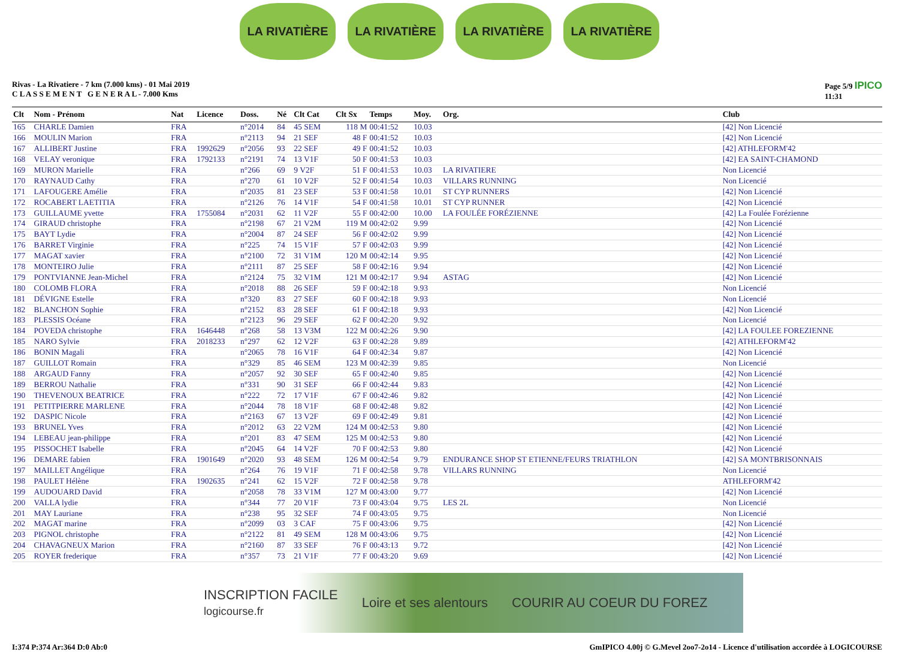LA RIVATIÈRE LA RIVATIÈRE LA RIVATIÈRE LA RIVATIÈRE
Rivas - La Rivatiere - 7 km (7.000 kms) - 01 Mai 2019
C L A S S E M E N T G E N E R A L - 7.000 Kms
Page 5/9 IPICO
11:31
| Clt | Nom - Prénom | Nat | Licence | Doss. | Né | Clt Cat | Clt Sx | Temps | Moy. | Org. | Club |
| --- | --- | --- | --- | --- | --- | --- | --- | --- | --- | --- | --- |
| 165 | CHARLE Damien | FRA | | n°2014 | 84 | 45 SEM | 118 M | 00:41:52 | 10.03 | | [42] Non Licencié |
| 166 | MOULIN Marion | FRA | | n°2113 | 94 | 21 SEF | 48 F | 00:41:52 | 10.03 | | [42] Non Licencié |
| 167 | ALLIBERT Justine | FRA | 1992629 | n°2056 | 93 | 22 SEF | 49 F | 00:41:52 | 10.03 | | [42] ATHLEFORM'42 |
| 168 | VELAY veronique | FRA | 1792133 | n°2191 | 74 | 13 V1F | 50 F | 00:41:53 | 10.03 | | [42] EA SAINT-CHAMOND |
| 169 | MURON Marielle | FRA | | n°266 | 69 | 9 V2F | 51 F | 00:41:53 | 10.03 | LA RIVATIERE | Non Licencié |
| 170 | RAYNAUD Cathy | FRA | | n°270 | 61 | 10 V2F | 52 F | 00:41:54 | 10.03 | VILLARS RUNNING | Non Licencié |
| 171 | LAFOUGERE Amélie | FRA | | n°2035 | 81 | 23 SEF | 53 F | 00:41:58 | 10.01 | ST CYP RUNNERS | [42] Non Licencié |
| 172 | ROCABERT LAETITIA | FRA | | n°2126 | 76 | 14 V1F | 54 F | 00:41:58 | 10.01 | ST CYP RUNNER | [42] Non Licencié |
| 173 | GUILLAUME yvette | FRA | 1755084 | n°2031 | 62 | 11 V2F | 55 F | 00:42:00 | 10.00 | LA FOULÉE FORÉZIENNE | [42] La Foulée Forézienne |
| 174 | GIRAUD christophe | FRA | | n°2198 | 67 | 21 V2M | 119 M | 00:42:02 | 9.99 | | [42] Non Licencié |
| 175 | BAYT Lydie | FRA | | n°2004 | 87 | 24 SEF | 56 F | 00:42:02 | 9.99 | | [42] Non Licencié |
| 176 | BARRET Virginie | FRA | | n°225 | 74 | 15 V1F | 57 F | 00:42:03 | 9.99 | | [42] Non Licencié |
| 177 | MAGAT xavier | FRA | | n°2100 | 72 | 31 V1M | 120 M | 00:42:14 | 9.95 | | [42] Non Licencié |
| 178 | MONTEIRO Julie | FRA | | n°2111 | 87 | 25 SEF | 58 F | 00:42:16 | 9.94 | | [42] Non Licencié |
| 179 | PONTVIANNE Jean-Michel | FRA | | n°2124 | 75 | 32 V1M | 121 M | 00:42:17 | 9.94 | ASTAG | [42] Non Licencié |
| 180 | COLOMB FLORA | FRA | | n°2018 | 88 | 26 SEF | 59 F | 00:42:18 | 9.93 | | Non Licencié |
| 181 | DÉVIGNE Estelle | FRA | | n°320 | 83 | 27 SEF | 60 F | 00:42:18 | 9.93 | | Non Licencié |
| 182 | BLANCHON Sophie | FRA | | n°2152 | 83 | 28 SEF | 61 F | 00:42:18 | 9.93 | | [42] Non Licencié |
| 183 | PLESSIS Océane | FRA | | n°2123 | 96 | 29 SEF | 62 F | 00:42:20 | 9.92 | | Non Licencié |
| 184 | POVEDA christophe | FRA | 1646448 | n°268 | 58 | 13 V3M | 122 M | 00:42:26 | 9.90 | | [42] LA FOULEE FOREZIENNE |
| 185 | NARO Sylvie | FRA | 2018233 | n°297 | 62 | 12 V2F | 63 F | 00:42:28 | 9.89 | | [42] ATHLEFORM'42 |
| 186 | BONIN Magali | FRA | | n°2065 | 78 | 16 V1F | 64 F | 00:42:34 | 9.87 | | [42] Non Licencié |
| 187 | GUILLOT Romain | FRA | | n°329 | 85 | 46 SEM | 123 M | 00:42:39 | 9.85 | | Non Licencié |
| 188 | ARGAUD Fanny | FRA | | n°2057 | 92 | 30 SEF | 65 F | 00:42:40 | 9.85 | | [42] Non Licencié |
| 189 | BERROU Nathalie | FRA | | n°331 | 90 | 31 SEF | 66 F | 00:42:44 | 9.83 | | [42] Non Licencié |
| 190 | THEVENOUX BEATRICE | FRA | | n°222 | 72 | 17 V1F | 67 F | 00:42:46 | 9.82 | | [42] Non Licencié |
| 191 | PETITPIERRE MARLENE | FRA | | n°2044 | 78 | 18 V1F | 68 F | 00:42:48 | 9.82 | | [42] Non Licencié |
| 192 | DASPIC Nicole | FRA | | n°2163 | 67 | 13 V2F | 69 F | 00:42:49 | 9.81 | | [42] Non Licencié |
| 193 | BRUNEL Yves | FRA | | n°2012 | 63 | 22 V2M | 124 M | 00:42:53 | 9.80 | | [42] Non Licencié |
| 194 | LEBEAU jean-philippe | FRA | | n°201 | 83 | 47 SEM | 125 M | 00:42:53 | 9.80 | | [42] Non Licencié |
| 195 | PISSOCHET Isabelle | FRA | | n°2045 | 64 | 14 V2F | 70 F | 00:42:53 | 9.80 | | [42] Non Licencié |
| 196 | DEMARE fabien | FRA | 1901649 | n°2020 | 93 | 48 SEM | 126 M | 00:42:54 | 9.79 | ENDURANCE SHOP ST ETIENNE/FEURS TRIATHLON | [42] SA MONTBRISONNAIS |
| 197 | MAILLET Angélique | FRA | | n°264 | 76 | 19 V1F | 71 F | 00:42:58 | 9.78 | VILLARS RUNNING | Non Licencié |
| 198 | PAULET Hélène | FRA | 1902635 | n°241 | 62 | 15 V2F | 72 F | 00:42:58 | 9.78 | | ATHLEFORM'42 |
| 199 | AUDOUARD David | FRA | | n°2058 | 78 | 33 V1M | 127 M | 00:43:00 | 9.77 | | [42] Non Licencié |
| 200 | VALLA lydie | FRA | | n°344 | 77 | 20 V1F | 73 F | 00:43:04 | 9.75 | LES 2L | Non Licencié |
| 201 | MAY Lauriane | FRA | | n°238 | 95 | 32 SEF | 74 F | 00:43:05 | 9.75 | | Non Licencié |
| 202 | MAGAT marine | FRA | | n°2099 | 03 | 3 CAF | 75 F | 00:43:06 | 9.75 | | [42] Non Licencié |
| 203 | PIGNOL christophe | FRA | | n°2122 | 81 | 49 SEM | 128 M | 00:43:06 | 9.75 | | [42] Non Licencié |
| 204 | CHAVAGNEUX Marion | FRA | | n°2160 | 87 | 33 SEF | 76 F | 00:43:13 | 9.72 | | [42] Non Licencié |
| 205 | ROYER frederique | FRA | | n°357 | 73 | 21 V1F | 77 F | 00:43:20 | 9.69 | | [42] Non Licencié |
INSCRIPTION FACILE
logicourse.fr Loire et ses alentours COURIR AU COEUR DU FOREZ
I:374 P:374 Ar:364 D:0 Ab:0 GmIPICO 4.00j © G.Mevel 2oo7-2o14 - Licence d'utilisation accordée à LOGICOURSE